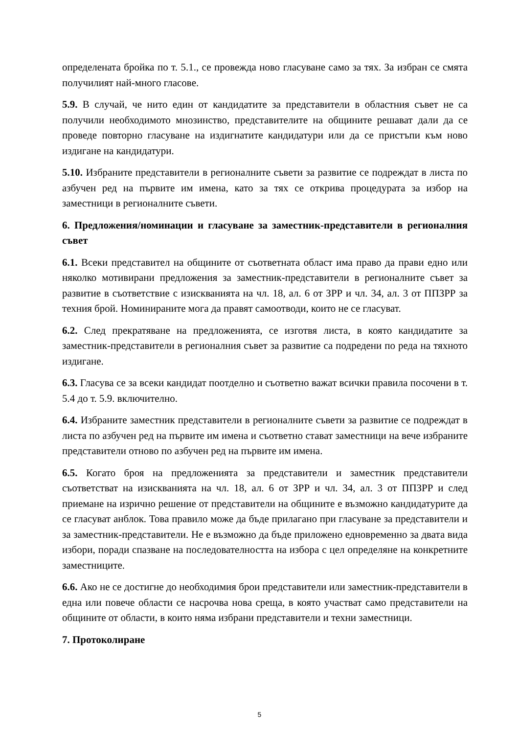определената бройка по т. 5.1., се провежда ново гласуване само за тях. За избран се смята получилият най-много гласове.
5.9. В случай, че нито един от кандидатите за представители в областния съвет не са получили необходимото мнозинство, представителите на общините решават дали да се проведе повторно гласуване на издигнатите кандидатури или да се пристъпи към ново издигане на кандидатури.
5.10. Избраните представители в регионалните съвети за развитие се подреждат в листа по азбучен ред на първите им имена, като за тях се открива процедурата за избор на заместници в регионалните съвети.
6. Предложения/номинации и гласуване за заместник-представители в регионалния съвет
6.1. Всеки представител на общините от съответната област има право да прави едно или няколко мотивирани предложения за заместник-представители в регионалните съвет за развитие в съответствие с изискванията на чл. 18, ал. 6 от ЗРР и чл. 34, ал. 3 от ППЗРР за техния брой. Номинираните мога да правят самоотводи, които не се гласуват.
6.2. След прекратяване на предложенията, се изготвя листа, в която кандидатите за заместник-представители в регионалния съвет за развитие са подредени по реда на тяхното издигане.
6.3. Гласува се за всеки кандидат поотделно и съответно важат всички правила посочени в т. 5.4 до т. 5.9. включително.
6.4. Избраните заместник представители в регионалните съвети за развитие се подреждат в листа по азбучен ред на първите им имена и съответно стават заместници на вече избраните представители отново по азбучен ред на първите им имена.
6.5. Когато броя на предложенията за представители и заместник представители съответстват на изискванията на чл. 18, ал. 6 от ЗРР и чл. 34, ал. 3 от ППЗРР и след приемане на изрично решение от представители на общините е възможно кандидатурите да се гласуват анблок. Това правило може да бъде прилагано при гласуване за представители и за заместник-представители. Не е възможно да бъде приложено едновременно за двата вида избори, поради спазване на последователността на избора с цел определяне на конкретните заместниците.
6.6. Ако не се достигне до необходимия брои представители или заместник-представители в една или повече области се насрочва нова среща, в която участват само представители на общините от области, в които няма избрани представители и техни заместници.
7. Протоколиране
5